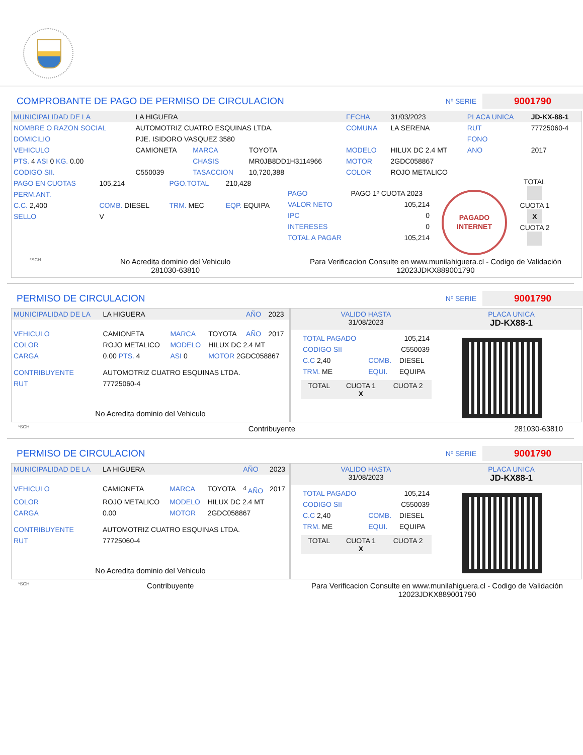COMPROBANTE DE PAGO DE PERMISO DE CIRCULACION
Nº SERIE 9001790
| MUNICIPALIDAD DE LA | LA HIGUERA | | | FECHA | 31/03/2023 | PLACA UNICA | JD-KX-88-1 |
| NOMBRE O RAZON SOCIAL | AUTOMOTRIZ CUATRO ESQUINAS LTDA. | | | COMUNA | LA SERENA | RUT | 77725060-4 |
| DOMICILIO | PJE. ISIDORO VASQUEZ 3580 | | | | | FONO | |
| VEHICULO | CAMIONETA | MARCA | TOYOTA | MODELO | HILUX DC 2.4 MT | ANO | 2017 |
| PTS. 4 ASI 0 KG. 0.00 | | CHASIS | MR0JB8DD1H3114966 | MOTOR | 2GDC058867 | | |
| CODIGO SII. | C550039 | TASACCION | 10,720,388 | COLOR | ROJO METALICO | | |
| PAGO EN CUOTAS | 105,214 | PGO.TOTAL | 210,428 |
| PERM.ANT. | | | |
| C.C. 2,400 | COMB. DIESEL | TRM. MEC | EQP. EQUIPA |
| SELLO | V | | |
| PAGO | PAGO 1º CUOTA 2023 |
| VALOR NETO | 105,214 |
| IPC | 0 |
| INTERESES | 0 |
| TOTAL A PAGAR | 105,214 |
PAGADO
INTERNET
TOTAL
CUOTA 1
X
CUOTA 2
*SCH No Acredita dominio del Vehiculo
281030-63810 Para Verificacion Consulte en www.munilahiguera.cl - Codigo de Validación
12023JDKX889001790
PERMISO DE CIRCULACION
Nº SERIE 9001790
| MUNICIPALIDAD DE LA | LA HIGUERA | | | AÑO | 2023 |
| VEHICULO | CAMIONETA | MARCA | TOYOTA | AÑO | 2017 |
| COLOR | ROJO METALICO | MODELO | HILUX DC 2.4 MT | | |
| CARGA | 0.00 PTS. 4 | ASI 0 | MOTOR 2GDC058867 | | |
| CONTRIBUYENTE | AUTOMOTRIZ CUATRO ESQUINAS LTDA. | | | | |
| RUT | 77725060-4 | | | | |
| No Acredita dominio del Vehiculo | | | | | |
| VALIDO HASTA 31/08/2023 | PLACA UNICA JD-KX88-1 |
| TOTAL PAGADO | 105,214 | |
| CODIGO SII | C550039 | |
| C.C 2,40 | COMB. | DIESEL |
| TRM. ME | EQUI. | EQUIPA |
| TOTAL | CUOTA 1 X | CUOTA 2 |
*SCH Contribuyente 281030-63810
PERMISO DE CIRCULACION
Nº SERIE 9001790
| MUNICIPALIDAD DE LA | LA HIGUERA | | | AÑO | 2023 |
| VEHICULO | CAMIONETA | MARCA | TOYOTA | <sup>4</sup> AÑO | 2017 |
| COLOR | ROJO METALICO | MODELO | HILUX DC 2.4 MT | | |
| CARGA | 0.00 | MOTOR | 2GDC058867 | | |
| CONTRIBUYENTE | AUTOMOTRIZ CUATRO ESQUINAS LTDA. | | | | |
| RUT | 77725060-4 | | | | |
| No Acredita dominio del Vehiculo | | | | | |
| VALIDO HASTA 31/08/2023 | PLACA UNICA JD-KX88-1 |
| TOTAL PAGADO | 105,214 | |
| CODIGO SII | C550039 | |
| C.C 2,40 | COMB. | DIESEL |
| TRM. ME | EQUI. | EQUIPA |
| TOTAL | CUOTA 1 X | CUOTA 2 |
*SCH Contribuyente Para Verificacion Consulte en www.munilahiguera.cl - Codigo de Validación
12023JDKX889001790